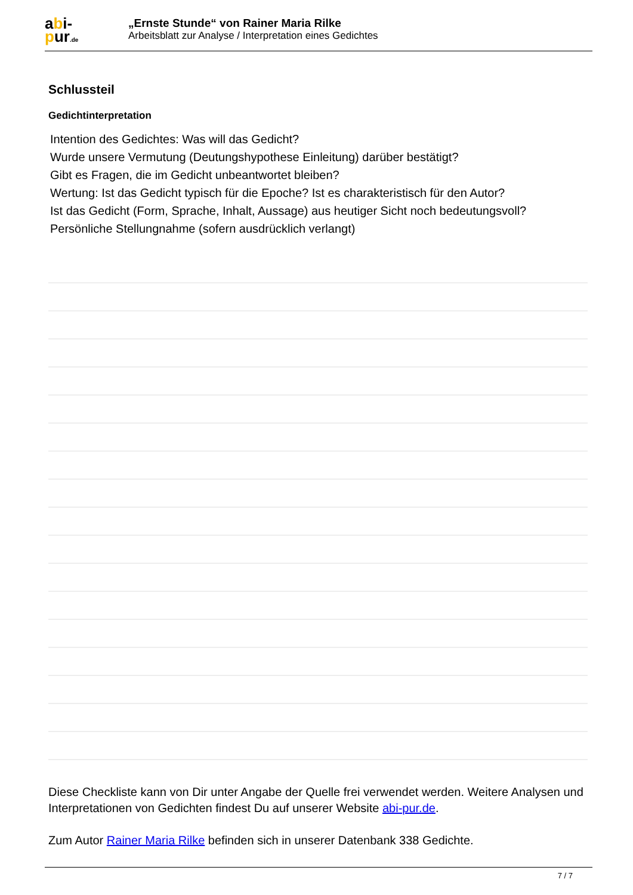abi-
pur.de
„Ernste Stunde“ von Rainer Maria Rilke
Arbeitsblatt zur Analyse / Interpretation eines Gedichtes
Schlussteil
Gedichtinterpretation
Intention des Gedichtes: Was will das Gedicht?
Wurde unsere Vermutung (Deutungshypothese Einleitung) darüber bestätigt?
Gibt es Fragen, die im Gedicht unbeantwortet bleiben?
Wertung: Ist das Gedicht typisch für die Epoche? Ist es charakteristisch für den Autor?
Ist das Gedicht (Form, Sprache, Inhalt, Aussage) aus heutiger Sicht noch bedeutungsvoll?
Persönliche Stellungnahme (sofern ausdrücklich verlangt)
Diese Checkliste kann von Dir unter Angabe der Quelle frei verwendet werden. Weitere Analysen und Interpretationen von Gedichten findest Du auf unserer Website abi-pur.de.
Zum Autor Rainer Maria Rilke befinden sich in unserer Datenbank 338 Gedichte.
7 / 7